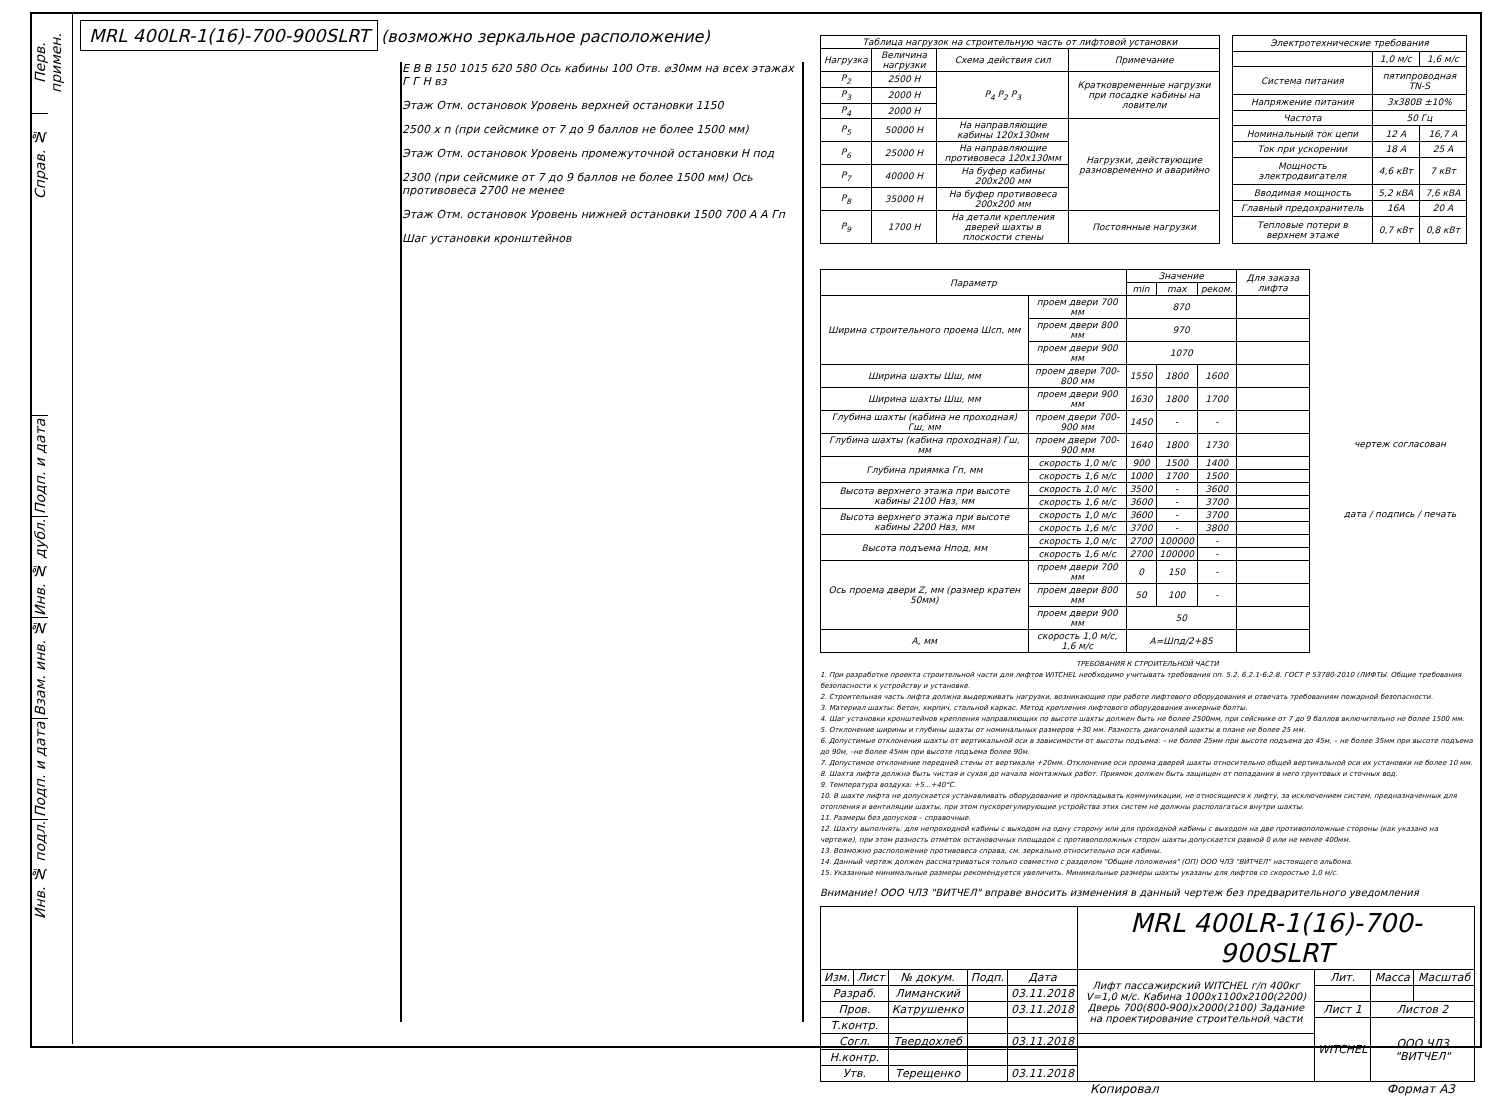Перв. примен.
Справ. №
Подп. и дата
Инв. № дубл.
Взам. инв. №
Подп. и дата
Инв. № подл.
MRL 400LR-1(16)-700-900SLRT (возможно зеркальное расположение)
Е В В 150 1015 620 580 Ось кабины 100 Отв. ⌀30мм на всех этажах Г Г H вз
Этаж Отм. остановок Уровень верхней остановки 1150
2500 x n (при сейсмике от 7 до 9 баллов не более 1500 мм)
Этаж Отм. остановок Уровень промежуточной остановки H под
2300 (при сейсмике от 7 до 9 баллов не более 1500 мм) Ось противовеса 2700 не менее
Этаж Отм. остановок Уровень нижней остановки 1500 700 А А Гп
Шаг установки кронштейнов
| Таблица нагрузок на строительную часть от лифтовой установки | | | |
| --- | --- | --- | --- |
| Нагрузка | Величина нагрузки | Схема действия сил | Примечание |
| P<sub>2</sub> | 2500 Н | P<sub>4</sub> P<sub>2</sub> P<sub>3</sub> | Кратковременные нагрузки при посадке кабины на ловители |
| P<sub>3</sub> | 2000 Н | | |
| P<sub>4</sub> | 2000 Н | | |
| P<sub>5</sub> | 50000 Н | На направляющие кабины 120х130мм | Нагрузки, действующие разновременно и аварийно |
| P<sub>6</sub> | 25000 Н | На направляющие противовеса 120х130мм | |
| P<sub>7</sub> | 40000 Н | На буфер кабины 200х200 мм | |
| P<sub>8</sub> | 35000 Н | На буфер противовеса 200х200 мм | |
| P<sub>9</sub> | 1700 Н | На детали крепления дверей шахты в плоскости стены | Постоянные нагрузки |
| Электротехнические требования | | |
| --- | --- | --- |
| | 1,0 м/с | 1,6 м/с |
| Система питания | пятипроводная TN-S | |
| Напряжение питания | 3х380В ±10% | |
| Частота | 50 Гц | |
| Номинальный ток цепи | 12 А | 16,7 А |
| Ток при ускорении | 18 А | 25 А |
| Мощность электродвигателя | 4,6 кВт | 7 кВт |
| Вводимая мощность | 5,2 кВА | 7,6 кВА |
| Главный предохранитель | 16А | 20 А |
| Тепловые потери в верхнем этаже | 0,7 кВт | 0,8 кВт |
| Параметр | | Значение | | | Для заказа лифта |
| --- | --- | --- | --- | --- | --- |
| | | min | max | реком. | |
| Ширина строительного проема Шсп, мм | проем двери 700 мм | 870 | | | |
| | проем двери 800 мм | 970 | | | |
| | проем двери 900 мм | 1070 | | | |
| Ширина шахты Шш, мм | проем двери 700-800 мм | 1550 | 1800 | 1600 | |
| Ширина шахты Шш, мм | проем двери 900 мм | 1630 | 1800 | 1700 | |
| Глубина шахты (кабина не проходная) Гш, мм | проем двери 700-900 мм | 1450 | - | - | |
| Глубина шахты (кабина проходная) Гш, мм | проем двери 700-900 мм | 1640 | 1800 | 1730 | |
| Глубина приямка Гп, мм | скорость 1,0 м/с | 900 | 1500 | 1400 | |
| | скорость 1,6 м/с | 1000 | 1700 | 1500 | |
| Высота верхнего этажа при высоте кабины 2100 Нвз, мм | скорость 1,0 м/с | 3500 | - | 3600 | |
| | скорость 1,6 м/с | 3600 | - | 3700 | |
| Высота верхнего этажа при высоте кабины 2200 Нвз, мм | скорость 1,0 м/с | 3600 | - | 3700 | |
| | скорость 1,6 м/с | 3700 | - | 3800 | |
| Высота подъема Нпод, мм | скорость 1,0 м/с | 2700 | 100000 | - | |
| | скорость 1,6 м/с | 2700 | 100000 | - | |
| Ось проема двери Z, мм (размер кратен 50мм) | проем двери 700 мм | 0 | 150 | - | |
| | проем двери 800 мм | 50 | 100 | - | |
| | проем двери 900 мм | 50 | | | |
| A, мм | скорость 1,0 м/с, 1,6 м/с | A=Шпд/2+85 | | | |
чертеж согласован
дата / подпись / печать
ТРЕБОВАНИЯ К СТРОИТЕЛЬНОЙ ЧАСТИ
1. При разработке проекта строительной части для лифтов WITCHEL необходимо учитывать требования пп. 5.2, 6.2.1-6.2.8. ГОСТ Р 53780-2010 (ЛИФТЫ. Общие требования безопасности к устройству и установке.
2. Строительная часть лифта должна выдерживать нагрузки, возникающие при работе лифтового оборудования и отвечать требованиям пожарной безопасности.
3. Материал шахты: бетон, кирпич, стальной каркас. Метод крепления лифтового оборудования анкерные болты.
4. Шаг установки кронштейнов крепления направляющих по высоте шахты должен быть не более 2500мм, при сейсмике от 7 до 9 баллов включительно не более 1500 мм.
5. Отклонение ширины и глубины шахты от номинальных размеров +30 мм. Разность диагоналей шахты в плане не более 25 мм.
6. Допустимые отклонения шахты от вертикальной оси в зависимости от высоты подъема: – не более 25мм при высоте подъема до 45м, – не более 35мм при высоте подъема до 90м, –не более 45мм при высоте подъема более 90м.
7. Допустимое отклонение передней стены от вертикали +20мм. Отклонение оси проема дверей шахты относительно общей вертикальной оси их установки не более 10 мм.
8. Шахта лифта должна быть чистая и сухая до начала монтажных работ. Приямок должен быть защищен от попадания в него грунтовых и сточных вод.
9. Температура воздуха: +5...+40°С.
10. В шахте лифта не допускается устанавливать оборудование и прокладывать коммуникации, не относящиеся к лифту, за исключением систем, предназначенных для отопления и вентиляции шахты, при этом пускорегулирующие устройства этих систем не должны располагаться внутри шахты.
11. Размеры без допусков – справочные.
12. Шахту выполнять: для непроходной кабины с выходом на одну сторону или для проходной кабины с выходом на две противоположные стороны (как указано на чертеже), при этом разность отметок остановочных площадок с противоположных сторон шахты допускается равной 0 или не менее 400мм.
13. Возможно расположение противовеса справа, см. зеркально относительно оси кабины.
14. Данный чертеж должен рассматриваться только совместно с разделом "Общие положения" (ОП) ООО ЧЛЗ "ВИТЧЕЛ" настоящего альбома.
15. Указанные минимальные размеры рекомендуется увеличить. Минимальные размеры шахты указаны для лифтов со скоростью 1,0 м/с.
Внимание! ООО ЧЛЗ "ВИТЧЕЛ" вправе вносить изменения в данный чертеж без предварительного уведомления
| | | | | | MRL 400LR-1(16)-700-900SLRT | | | |
| Изм. | Лист | № докум. | Подп. | Дата | Лифт пассажирский WITCHEL г/п 400кг V=1,0 м/с. Кабина 1000х1100х2100(2200) Дверь 700(800-900)х2000(2100) Задание на проектирование строительной части | Лит. | Масса | Масштаб |
| Разраб. | | Лиманский | | 03.11.2018 | | | | |
| Пров. | | Катрушенко | | 03.11.2018 | | Лист 1 | Листов 2 | |
| Т.контр. | | | | | | WITCHEL | ООО ЧЛЗ "ВИТЧЕЛ" | |
| Согл. | | Твердохлеб | | 03.11.2018 | | | | |
| Н.контр. | | | | | | | | |
| Утв. | | Терещенко | | 03.11.2018 | | | | |
Копировал Формат А3